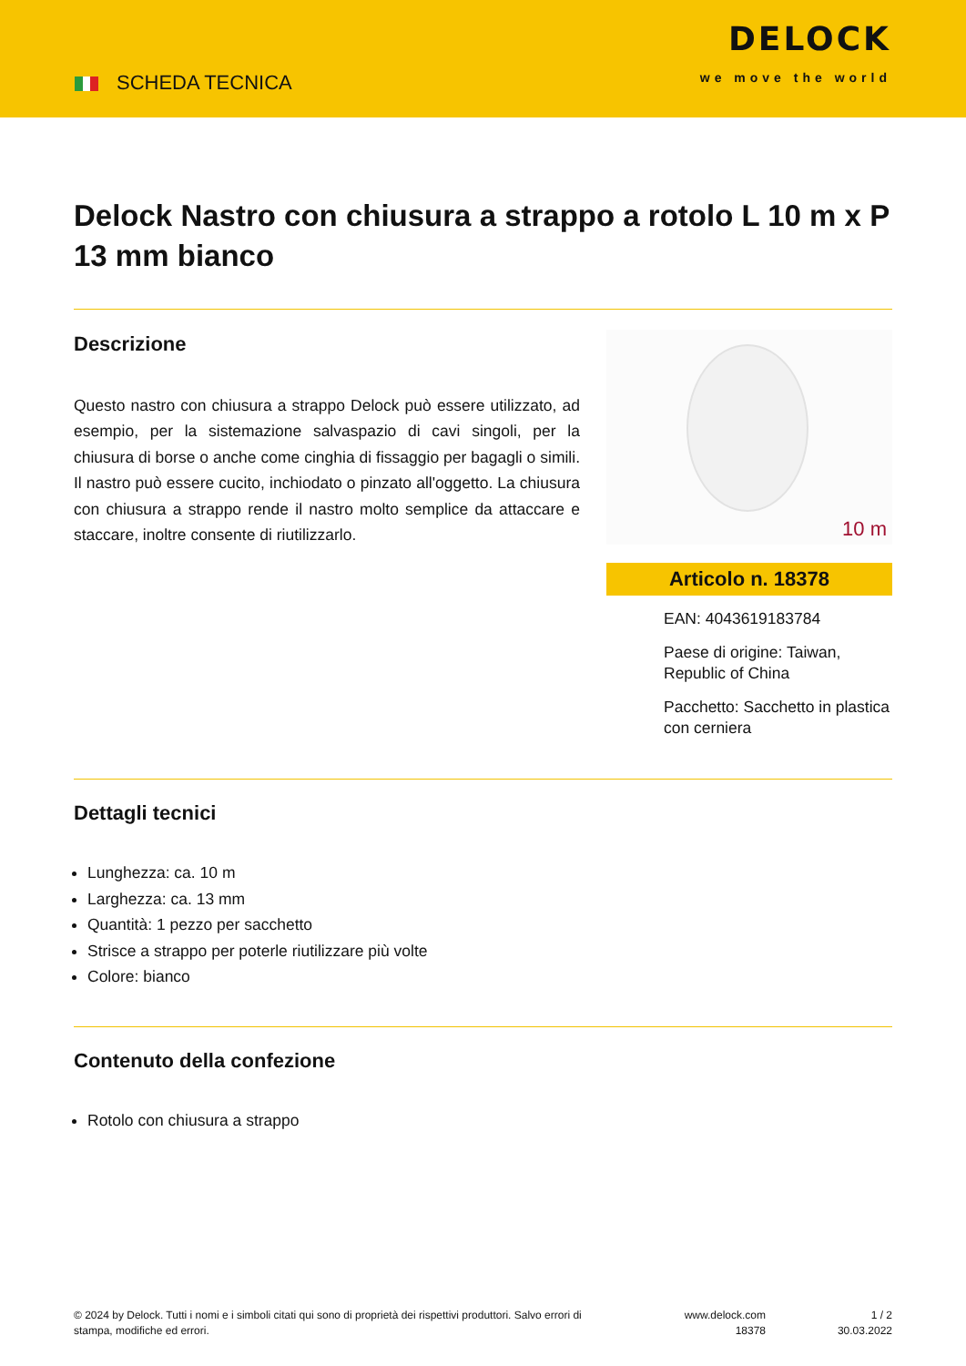SCHEDA TECNICA
DELOCK
we move the world
Delock Nastro con chiusura a strappo a rotolo L 10 m x P 13 mm bianco
Descrizione
Questo nastro con chiusura a strappo Delock può essere utilizzato, ad esempio, per la sistemazione salvaspazio di cavi singoli, per la chiusura di borse o anche come cinghia di fissaggio per bagagli o simili. Il nastro può essere cucito, inchiodato o pinzato all'oggetto. La chiusura con chiusura a strappo rende il nastro molto semplice da attaccare e staccare, inoltre consente di riutilizzarlo.
10 m
Articolo n. 18378
EAN: 4043619183784
Paese di origine: Taiwan, Republic of China
Pacchetto: Sacchetto in plastica con cerniera
Dettagli tecnici
Lunghezza: ca. 10 m
Larghezza: ca. 13 mm
Quantità: 1 pezzo per sacchetto
Strisce a strappo per poterle riutilizzare più volte
Colore: bianco
Contenuto della confezione
Rotolo con chiusura a strappo
© 2024 by Delock. Tutti i nomi e i simboli citati qui sono di proprietà dei rispettivi produttori. Salvo errori di stampa, modifiche ed errori.
www.delock.com
18378
1 / 2
30.03.2022